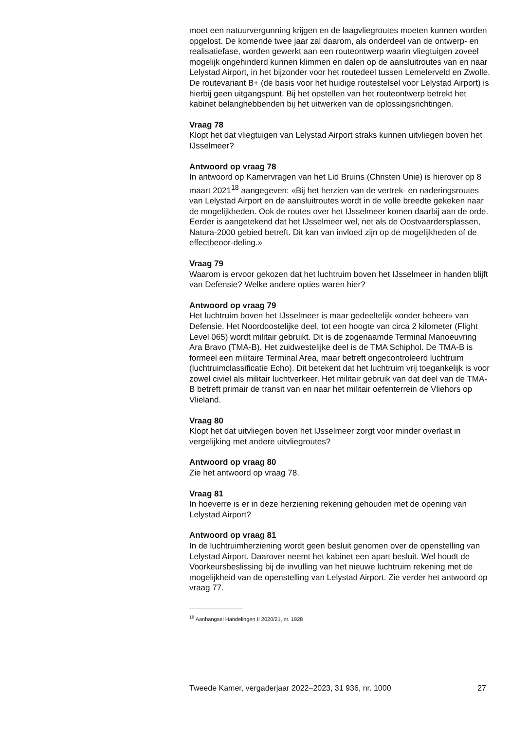moet een natuurvergunning krijgen en de laagvliegroutes moeten kunnen worden opgelost. De komende twee jaar zal daarom, als onderdeel van de ontwerp- en realisatiefase, worden gewerkt aan een routeontwerp waarin vliegtuigen zoveel mogelijk ongehinderd kunnen klimmen en dalen op de aansluitroutes van en naar Lelystad Airport, in het bijzonder voor het routedeel tussen Lemelerveld en Zwolle. De routevariant B+ (de basis voor het huidige routestelsel voor Lelystad Airport) is hierbij geen uitgangspunt. Bij het opstellen van het routeontwerp betrekt het kabinet belanghebbenden bij het uitwerken van de oplossingsrichtingen.
Vraag 78
Klopt het dat vliegtuigen van Lelystad Airport straks kunnen uitvliegen boven het IJsselmeer?
Antwoord op vraag 78
In antwoord op Kamervragen van het Lid Bruins (Christen Unie) is hierover op 8 maart 2021<sup>18</sup> aangegeven: «Bij het herzien van de vertrek- en naderingsroutes van Lelystad Airport en de aansluitroutes wordt in de volle breedte gekeken naar de mogelijkheden. Ook de routes over het IJsselmeer komen daarbij aan de orde. Eerder is aangetekend dat het IJsselmeer wel, net als de Oostvaardersplassen, Natura-2000 gebied betreft. Dit kan van invloed zijn op de mogelijkheden of de effectbeoor-deling.»
Vraag 79
Waarom is ervoor gekozen dat het luchtruim boven het IJsselmeer in handen blijft van Defensie? Welke andere opties waren hier?
Antwoord op vraag 79
Het luchtruim boven het IJsselmeer is maar gedeeltelijk «onder beheer» van Defensie. Het Noordoostelijke deel, tot een hoogte van circa 2 kilometer (Flight Level 065) wordt militair gebruikt. Dit is de zogenaamde Terminal Manoeuvring Ara Bravo (TMA-B). Het zuidwestelijke deel is de TMA Schiphol. De TMA-B is formeel een militaire Terminal Area, maar betreft ongecontroleerd luchtruim (luchtruimclassificatie Echo). Dit betekent dat het luchtruim vrij toegankelijk is voor zowel civiel als militair luchtverkeer. Het militair gebruik van dat deel van de TMA-B betreft primair de transit van en naar het militair oefenterrein de Vliehors op Vlieland.
Vraag 80
Klopt het dat uitvliegen boven het IJsselmeer zorgt voor minder overlast in vergelijking met andere uitvliegroutes?
Antwoord op vraag 80
Zie het antwoord op vraag 78.
Vraag 81
In hoeverre is er in deze herziening rekening gehouden met de opening van Lelystad Airport?
Antwoord op vraag 81
In de luchtruimherziening wordt geen besluit genomen over de openstelling van Lelystad Airport. Daarover neemt het kabinet een apart besluit. Wel houdt de Voorkeursbeslissing bij de invulling van het nieuwe luchtruim rekening met de mogelijkheid van de openstelling van Lelystad Airport. Zie verder het antwoord op vraag 77.
<sup>18</sup> Aanhangsel Handelingen II 2020/21, nr. 1928
Tweede Kamer, vergaderjaar 2022–2023, 31 936, nr. 1000 27